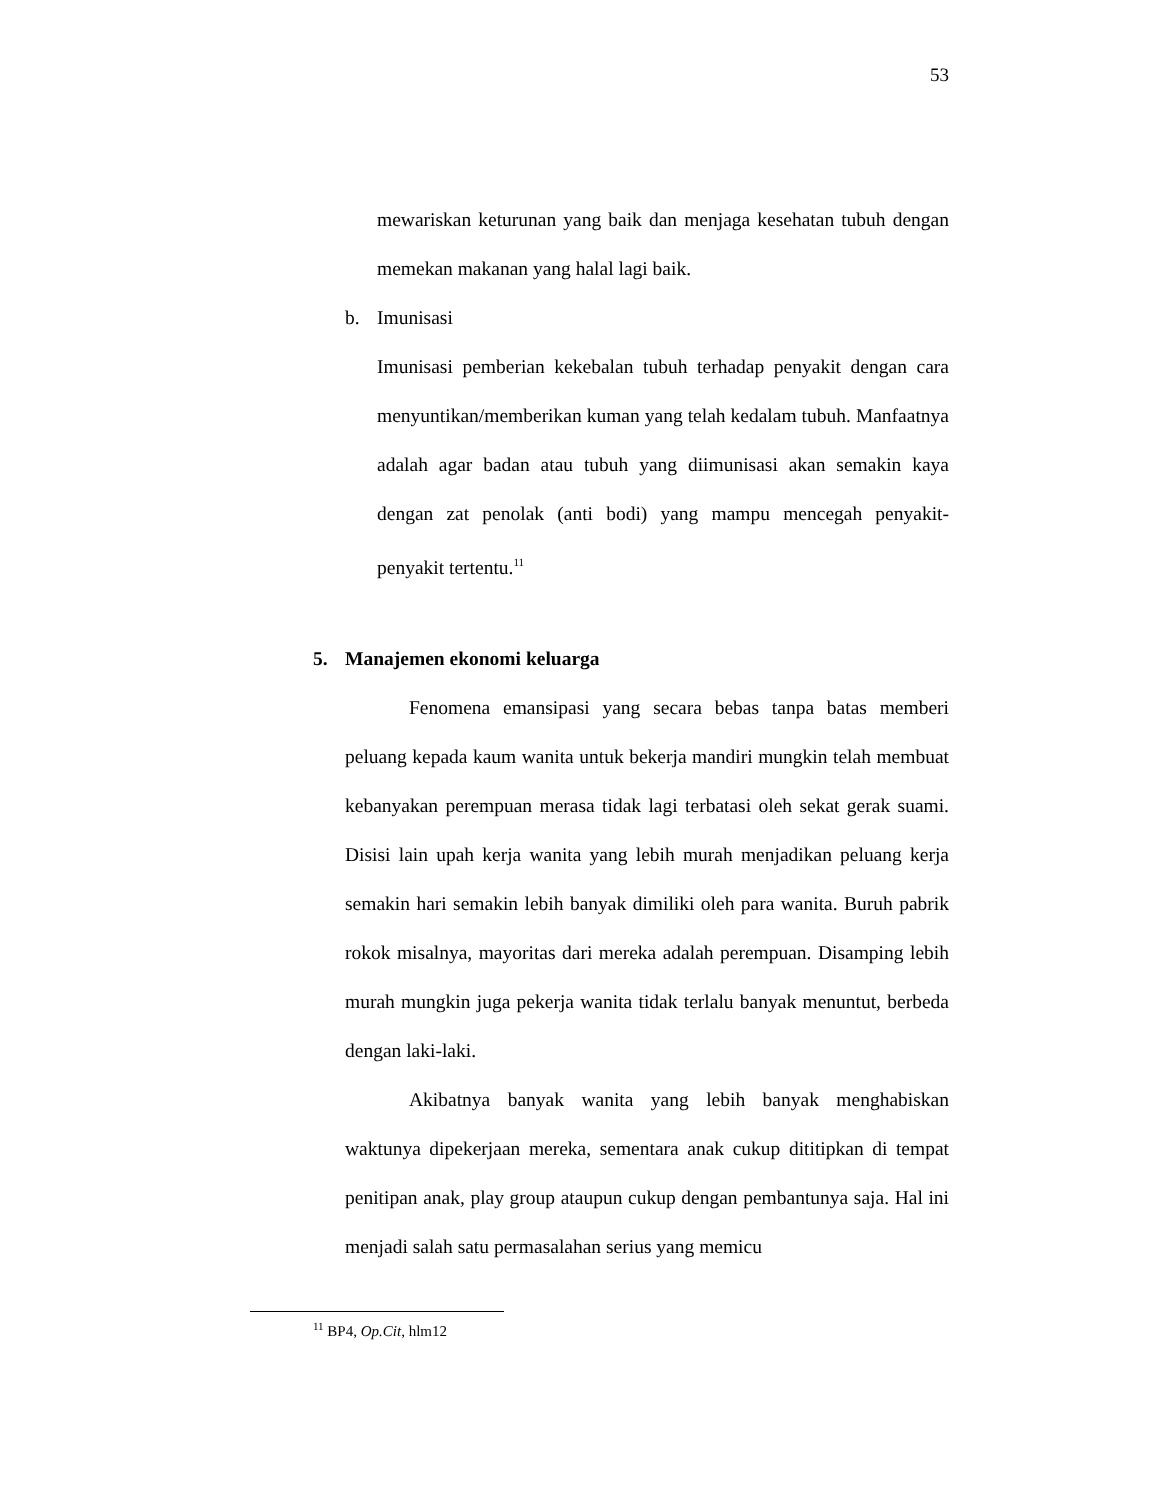53
mewariskan keturunan yang baik dan menjaga kesehatan tubuh dengan memekan makanan yang halal lagi baik.
b. Imunisasi
Imunisasi pemberian kekebalan tubuh terhadap penyakit dengan cara menyuntikan/memberikan kuman yang telah kedalam tubuh. Manfaatnya adalah agar badan atau tubuh yang diimunisasi akan semakin kaya dengan zat penolak (anti bodi) yang mampu mencegah penyakit-penyakit tertentu.<sup>11</sup>
5. Manajemen ekonomi keluarga
Fenomena emansipasi yang secara bebas tanpa batas memberi peluang kepada kaum wanita untuk bekerja mandiri mungkin telah membuat kebanyakan perempuan merasa tidak lagi terbatasi oleh sekat gerak suami. Disisi lain upah kerja wanita yang lebih murah menjadikan peluang kerja semakin hari semakin lebih banyak dimiliki oleh para wanita. Buruh pabrik rokok misalnya, mayoritas dari mereka adalah perempuan. Disamping lebih murah mungkin juga pekerja wanita tidak terlalu banyak menuntut, berbeda dengan laki-laki.
Akibatnya banyak wanita yang lebih banyak menghabiskan waktunya dipekerjaan mereka, sementara anak cukup dititipkan di tempat penitipan anak, play group ataupun cukup dengan pembantunya saja. Hal ini menjadi salah satu permasalahan serius yang memicu
<sup>11</sup> BP4, Op.Cit, hlm12